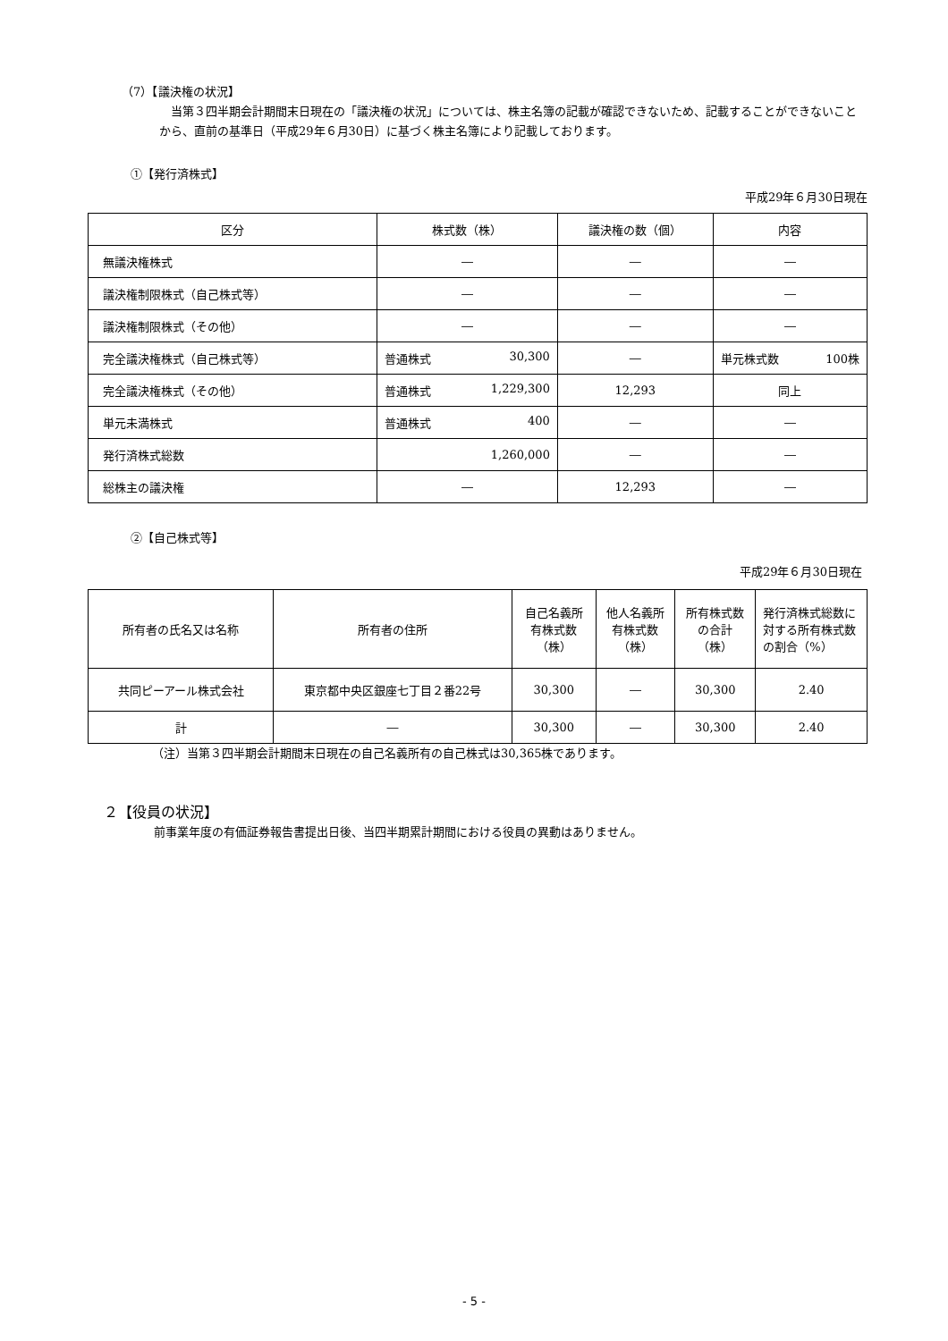（7）【議決権の状況】
当第３四半期会計期間末日現在の「議決権の状況」については、株主名簿の記載が確認できないため、記載することができないことから、直前の基準日（平成29年６月30日）に基づく株主名簿により記載しております。
①【発行済株式】
平成29年６月30日現在
| 区分 | 株式数（株） | 議決権の数（個） | 内容 |
| --- | --- | --- | --- |
| 無議決権株式 | ― | ― | ― |
| 議決権制限株式（自己株式等） | ― | ― | ― |
| 議決権制限株式（その他） | ― | ― | ― |
| 完全議決権株式（自己株式等） | 普通株式 30,300 | ― | 単元株式数 100株 |
| 完全議決権株式（その他） | 普通株式 1,229,300 | 12,293 | 同上 |
| 単元未満株式 | 普通株式 400 | ― | ― |
| 発行済株式総数 | 1,260,000 | ― | ― |
| 総株主の議決権 | ― | 12,293 | ― |
②【自己株式等】
平成29年６月30日現在
| 所有者の氏名又は名称 | 所有者の住所 | 自己名義所有株式数（株） | 他人名義所有株式数（株） | 所有株式数の合計（株） | 発行済株式総数に対する所有株式数の割合（%） |
| 共同ピーアール株式会社 | 東京都中央区銀座七丁目２番22号 | 30,300 | ― | 30,300 | 2.40 |
| 計 | ― | 30,300 | ― | 30,300 | 2.40 |
（注）当第３四半期会計期間末日現在の自己名義所有の自己株式は30,365株であります。
２【役員の状況】
前事業年度の有価証券報告書提出日後、当四半期累計期間における役員の異動はありません。
- 5 -